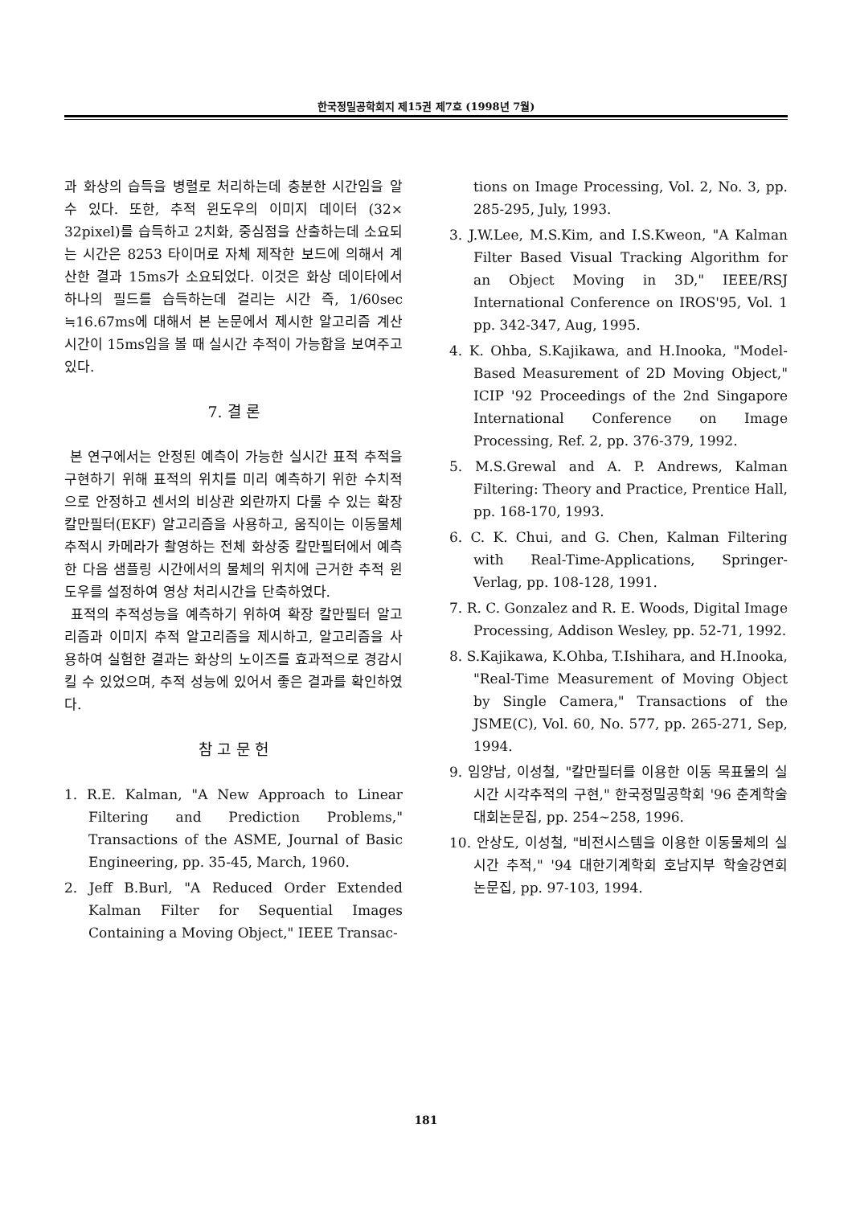한국정밀공학회지 제15권 제7호 (1998년 7월)
과 화상의 습득을 병렬로 처리하는데 충분한 시간임을 알 수 있다. 또한, 추적 윈도우의 이미지 데이터 (32× 32pixel)를 습득하고 2치화, 중심점을 산출하는데 소요되는 시간은 8253 타이머로 자체 제작한 보드에 의해서 계산한 결과 15ms가 소요되었다. 이것은 화상 데이타에서 하나의 필드를 습득하는데 걸리는 시간 즉, 1/60sec ≒16.67ms에 대해서 본 논문에서 제시한 알고리즘 계산 시간이 15ms임을 볼 때 실시간 추적이 가능함을 보여주고 있다.
7. 결 론
본 연구에서는 안정된 예측이 가능한 실시간 표적 추적을 구현하기 위해 표적의 위치를 미리 예측하기 위한 수치적으로 안정하고 센서의 비상관 외란까지 다룰 수 있는 확장칼만필터(EKF) 알고리즘을 사용하고, 움직이는 이동물체 추적시 카메라가 촬영하는 전체 화상중 칼만필터에서 예측한 다음 샘플링 시간에서의 물체의 위치에 근거한 추적 윈도우를 설정하여 영상 처리시간을 단축하였다.
표적의 추적성능을 예측하기 위하여 확장 칼만필터 알고리즘과 이미지 추적 알고리즘을 제시하고, 알고리즘을 사용하여 실험한 결과는 화상의 노이즈를 효과적으로 경감시킬 수 있었으며, 추적 성능에 있어서 좋은 결과를 확인하였다.
참 고 문 헌
1. R.E. Kalman, "A New Approach to Linear Filtering and Prediction Problems," Transactions of the ASME, Journal of Basic Engineering, pp. 35-45, March, 1960.
2. Jeff B.Burl, "A Reduced Order Extended Kalman Filter for Sequential Images Containing a Moving Object," IEEE Transac-
tions on Image Processing, Vol. 2, No. 3, pp. 285-295, July, 1993.
3. J.W.Lee, M.S.Kim, and I.S.Kweon, "A Kalman Filter Based Visual Tracking Algorithm for an Object Moving in 3D," IEEE/RSJ International Conference on IROS'95, Vol. 1 pp. 342-347, Aug, 1995.
4. K. Ohba, S.Kajikawa, and H.Inooka, "Model-Based Measurement of 2D Moving Object," ICIP '92 Proceedings of the 2nd Singapore International Conference on Image Processing, Ref. 2, pp. 376-379, 1992.
5. M.S.Grewal and A. P. Andrews, Kalman Filtering: Theory and Practice, Prentice Hall, pp. 168-170, 1993.
6. C. K. Chui, and G. Chen, Kalman Filtering with Real-Time-Applications, Springer-Verlag, pp. 108-128, 1991.
7. R. C. Gonzalez and R. E. Woods, Digital Image Processing, Addison Wesley, pp. 52-71, 1992.
8. S.Kajikawa, K.Ohba, T.Ishihara, and H.Inooka, "Real-Time Measurement of Moving Object by Single Camera," Transactions of the JSME(C), Vol. 60, No. 577, pp. 265-271, Sep, 1994.
9. 임양남, 이성철, "칼만필터를 이용한 이동 목표물의 실시간 시각추적의 구현," 한국정밀공학회 '96 춘계학술대회논문집, pp. 254~258, 1996.
10. 안상도, 이성철, "비전시스템을 이용한 이동물체의 실시간 추적," '94 대한기계학회 호남지부 학술강연회 논문집, pp. 97-103, 1994.
181